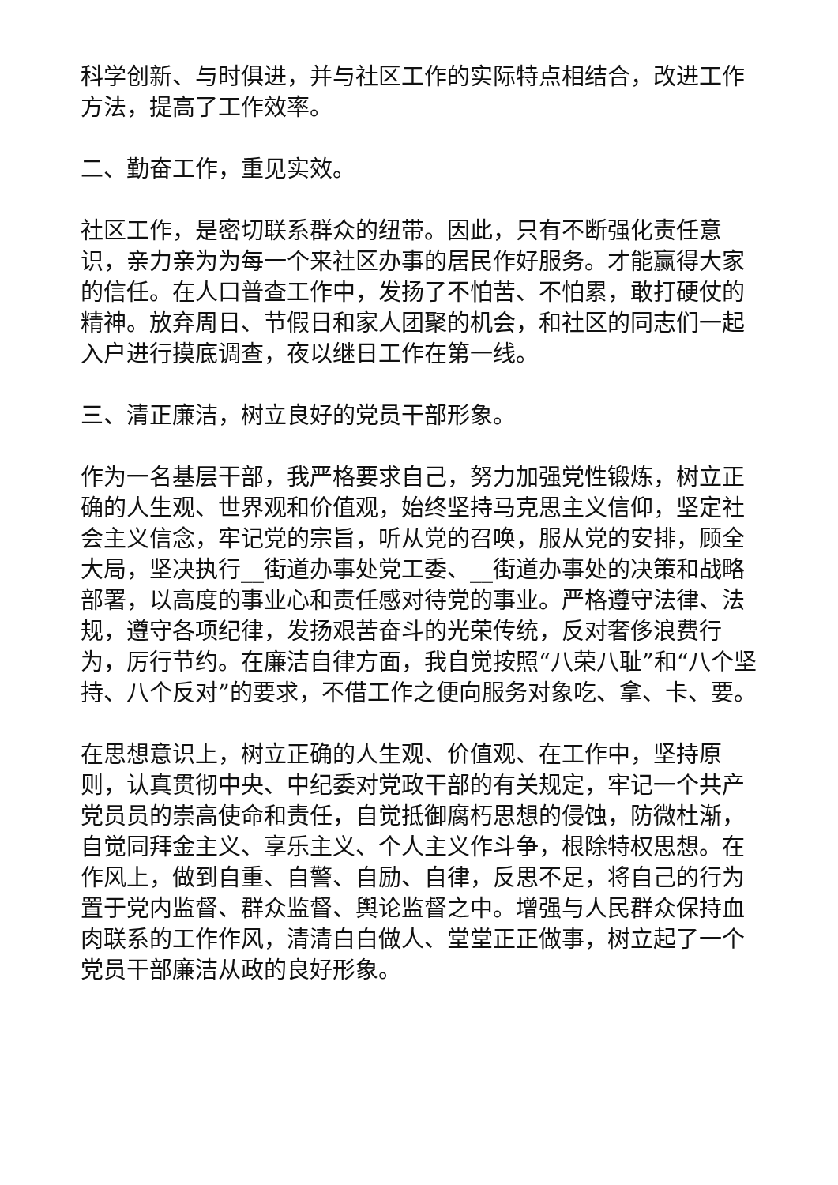科学创新、与时俱进，并与社区工作的实际特点相结合，改进工作方法，提高了工作效率。
二、勤奋工作，重见实效。
社区工作，是密切联系群众的纽带。因此，只有不断强化责任意识，亲力亲为为每一个来社区办事的居民作好服务。才能赢得大家的信任。在人口普查工作中，发扬了不怕苦、不怕累，敢打硬仗的精神。放弃周日、节假日和家人团聚的机会，和社区的同志们一起入户进行摸底调查，夜以继日工作在第一线。
三、清正廉洁，树立良好的党员干部形象。
作为一名基层干部，我严格要求自己，努力加强党性锻炼，树立正确的人生观、世界观和价值观，始终坚持马克思主义信仰，坚定社会主义信念，牢记党的宗旨，听从党的召唤，服从党的安排，顾全大局，坚决执行__街道办事处党工委、__街道办事处的决策和战略部署，以高度的事业心和责任感对待党的事业。严格遵守法律、法规，遵守各项纪律，发扬艰苦奋斗的光荣传统，反对奢侈浪费行为，厉行节约。在廉洁自律方面，我自觉按照“八荣八耻”和“八个坚持、八个反对”的要求，不借工作之便向服务对象吃、拿、卡、要。
在思想意识上，树立正确的人生观、价值观、在工作中，坚持原则，认真贯彻中央、中纪委对党政干部的有关规定，牢记一个共产党员员的崇高使命和责任，自觉抵御腐朽思想的侵蚀，防微杜渐，自觉同拜金主义、享乐主义、个人主义作斗争，根除特权思想。在作风上，做到自重、自警、自励、自律，反思不足，将自己的行为置于党内监督、群众监督、舆论监督之中。增强与人民群众保持血肉联系的工作作风，清清白白做人、堂堂正正做事，树立起了一个党员干部廉洁从政的良好形象。